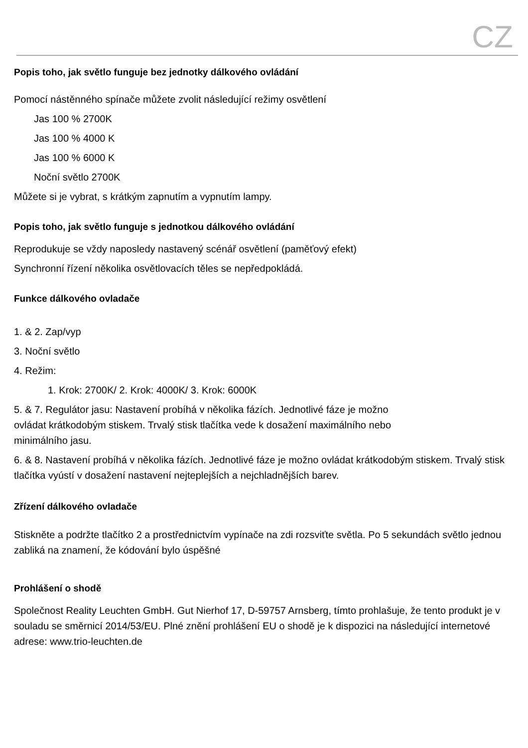CZ
Popis toho, jak světlo funguje bez jednotky dálkového ovládání
Pomocí nástěnného spínače můžete zvolit následující režimy osvětlení
Jas 100 % 2700K
Jas 100 % 4000 K
Jas 100 % 6000 K
Noční světlo 2700K
Můžete si je vybrat, s krátkým zapnutím a vypnutím lampy.
Popis toho, jak světlo funguje s jednotkou dálkového ovládání
Reprodukuje se vždy naposledy nastavený scénář osvětlení (paměťový efekt)
Synchronní řízení několika osvětlovacích těles se nepředpokládá.
Funkce dálkového ovladače
1. & 2. Zap/vyp
3. Noční světlo
4. Režim:
1. Krok: 2700K/ 2. Krok: 4000K/ 3. Krok: 6000K
5. & 7. Regulátor jasu: Nastavení probíhá v několika fázích. Jednotlivé fáze je možno
ovládat krátkodobým stiskem. Trvalý stisk tlačítka vede k dosažení maximálního nebo
minimálního jasu.
6. & 8. Nastavení probíhá v několika fázích. Jednotlivé fáze je možno ovládat krátkodobým stiskem. Trvalý stisk tlačítka vyústí v dosažení nastavení nejteplejších a nejchladnějších barev.
Zřízení dálkového ovladače
Stiskněte a podržte tlačítko 2 a prostřednictvím vypínače na zdi rozsviťte světla. Po 5 sekundách světlo jednou zabliká na znamení, že kódování bylo úspěšné
Prohlášení o shodě
Společnost Reality Leuchten GmbH. Gut Nierhof 17, D-59757 Arnsberg, tímto prohlašuje, že tento produkt je v souladu se směrnicí 2014/53/EU. Plné znění prohlášení EU o shodě je k dispozici na následující internetové adrese: www.trio-leuchten.de